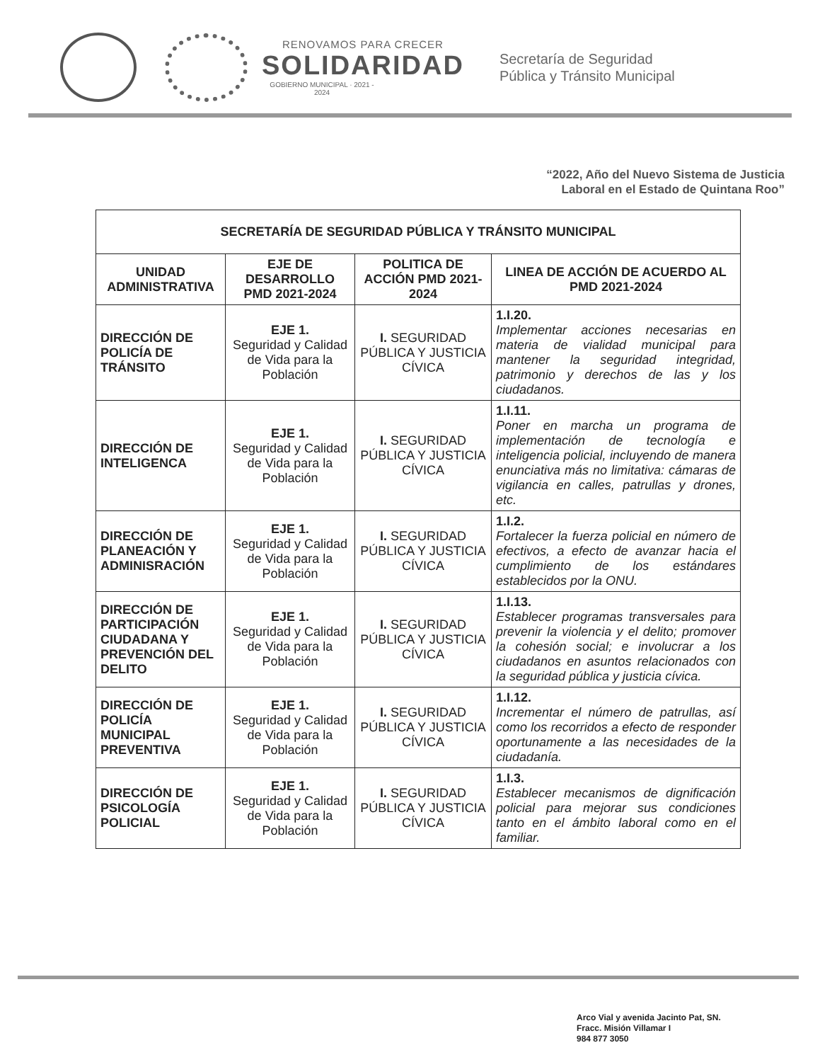RENOVAMOS PARA CRECER
SOLIDARIDAD
GOBIERNO MUNICIPAL · 2021 - 2024
Secretaría de Seguridad
Pública y Tránsito Municipal
“2022, Año del Nuevo Sistema de Justicia
Laboral en el Estado de Quintana Roo”
| SECRETARÍA DE SEGURIDAD PÚBLICA Y TRÁNSITO MUNICIPAL | | | |
| --- | --- | --- | --- |
| UNIDAD ADMINISTRATIVA | EJE DE DESARROLLO PMD 2021-2024 | POLITICA DE ACCIÓN PMD 2021-2024 | LINEA DE ACCIÓN DE ACUERDO AL PMD 2021-2024 |
| DIRECCIÓN DE POLICÍA DE TRÁNSITO | EJE 1. Seguridad y Calidad de Vida para la Población | I. SEGURIDAD PÚBLICA Y JUSTICIA CÍVICA | 1.I.20. Implementar acciones necesarias en materia de vialidad municipal para mantener la seguridad integridad, patrimonio y derechos de las y los ciudadanos. |
| DIRECCIÓN DE INTELIGENCA | EJE 1. Seguridad y Calidad de Vida para la Población | I. SEGURIDAD PÚBLICA Y JUSTICIA CÍVICA | 1.I.11. Poner en marcha un programa de implementación de tecnología e inteligencia policial, incluyendo de manera enunciativa más no limitativa: cámaras de vigilancia en calles, patrullas y drones, etc. |
| DIRECCIÓN DE PLANEACIÓN Y ADMINISRACIÓN | EJE 1. Seguridad y Calidad de Vida para la Población | I. SEGURIDAD PÚBLICA Y JUSTICIA CÍVICA | 1.I.2. Fortalecer la fuerza policial en número de efectivos, a efecto de avanzar hacia el cumplimiento de los estándares establecidos por la ONU. |
| DIRECCIÓN DE PARTICIPACIÓN CIUDADANA Y PREVENCIÓN DEL DELITO | EJE 1. Seguridad y Calidad de Vida para la Población | I. SEGURIDAD PÚBLICA Y JUSTICIA CÍVICA | 1.I.13. Establecer programas transversales para prevenir la violencia y el delito; promover la cohesión social; e involucrar a los ciudadanos en asuntos relacionados con la seguridad pública y justicia cívica. |
| DIRECCIÓN DE POLICÍA MUNICIPAL PREVENTIVA | EJE 1. Seguridad y Calidad de Vida para la Población | I. SEGURIDAD PÚBLICA Y JUSTICIA CÍVICA | 1.I.12. Incrementar el número de patrullas, así como los recorridos a efecto de responder oportunamente a las necesidades de la ciudadanía. |
| DIRECCIÓN DE PSICOLOGÍA POLICIAL | EJE 1. Seguridad y Calidad de Vida para la Población | I. SEGURIDAD PÚBLICA Y JUSTICIA CÍVICA | 1.I.3. Establecer mecanismos de dignificación policial para mejorar sus condiciones tanto en el ámbito laboral como en el familiar. |
Arco Vial y avenida Jacinto Pat, SN.
Fracc. Misión Villamar I
984 877 3050